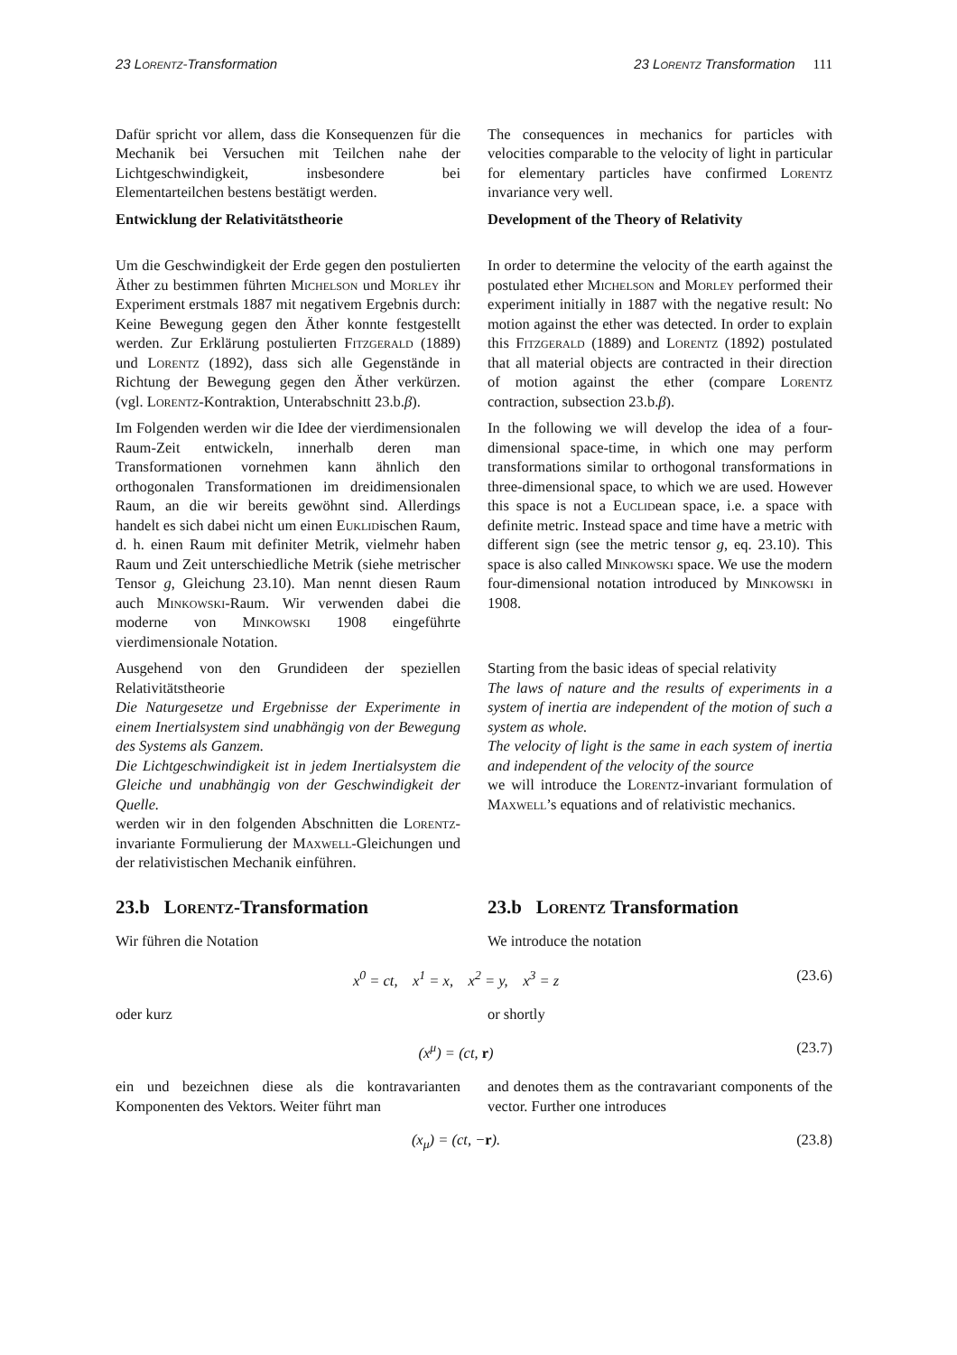23 Lorentz-Transformation 23 Lorentz Transformation 111
Dafür spricht vor allem, dass die Konsequenzen für die Mechanik bei Versuchen mit Teilchen nahe der Lichtgeschwindigkeit, insbesondere bei Elementarteilchen bestens bestätigt werden.
The consequences in mechanics for particles with velocities comparable to the velocity of light in particular for elementary particles have confirmed Lorentz invariance very well.
Entwicklung der Relativitätstheorie Development of the Theory of Relativity
Um die Geschwindigkeit der Erde gegen den postulierten Äther zu bestimmen führten Michelson und Morley ihr Experiment erstmals 1887 mit negativem Ergebnis durch: Keine Bewegung gegen den Äther konnte festgestellt werden. Zur Erklärung postulierten Fitzgerald (1889) und Lorentz (1892), dass sich alle Gegenstände in Richtung der Bewegung gegen den Äther verkürzen. (vgl. Lorentz-Kontraktion, Unterabschnitt 23.b.β).
In order to determine the velocity of the earth against the postulated ether Michelson and Morley performed their experiment initially in 1887 with the negative result: No motion against the ether was detected. In order to explain this Fitzgerald (1889) and Lorentz (1892) postulated that all material objects are contracted in their direction of motion against the ether (compare Lorentz contraction, subsection 23.b.β).
Im Folgenden werden wir die Idee der vierdimensionalen Raum-Zeit entwickeln, innerhalb deren man Transformationen vornehmen kann ähnlich den orthogonalen Transformationen im dreidimensionalen Raum, an die wir bereits gewöhnt sind. Allerdings handelt es sich dabei nicht um einen Euklidischen Raum, d. h. einen Raum mit definiter Metrik, vielmehr haben Raum und Zeit unterschiedliche Metrik (siehe metrischer Tensor g, Gleichung 23.10). Man nennt diesen Raum auch Minkowski-Raum. Wir verwenden dabei die moderne von Minkowski 1908 eingeführte vierdimensionale Notation.
In the following we will develop the idea of a four-dimensional space-time, in which one may perform transformations similar to orthogonal transformations in three-dimensional space, to which we are used. However this space is not a Euclidean space, i.e. a space with definite metric. Instead space and time have a metric with different sign (see the metric tensor g, eq. 23.10). This space is also called Minkowski space. We use the modern four-dimensional notation introduced by Minkowski in 1908.
Ausgehend von den Grundideen der speziellen Relativitätstheorie
Die Naturgesetze und Ergebnisse der Experimente in einem Inertialsystem sind unabhängig von der Bewegung des Systems als Ganzem.
Die Lichtgeschwindigkeit ist in jedem Inertialsystem die Gleiche und unabhängig von der Geschwindigkeit der Quelle.
werden wir in den folgenden Abschnitten die Lorentz-invariante Formulierung der Maxwell-Gleichungen und der relativistischen Mechanik einführen.
Starting from the basic ideas of special relativity
The laws of nature and the results of experiments in a system of inertia are independent of the motion of such a system as whole.
The velocity of light is the same in each system of inertia and independent of the velocity of the source
we will introduce the Lorentz-invariant formulation of Maxwell’s equations and of relativistic mechanics.
23.b Lorentz-Transformation 23.b Lorentz Transformation
Wir führen die Notation We introduce the notation
x<sup>0</sup> = ct, x<sup>1</sup> = x, x<sup>2</sup> = y, x<sup>3</sup> = z (23.6)
oder kurz or shortly
(x<sup>μ</sup>) = (ct, r) (23.7)
ein und bezeichnen diese als die kontravarianten Komponenten des Vektors. Weiter führt man
and denotes them as the contravariant components of the vector. Further one introduces
(x<sub>μ</sub>) = (ct, −r). (23.8)